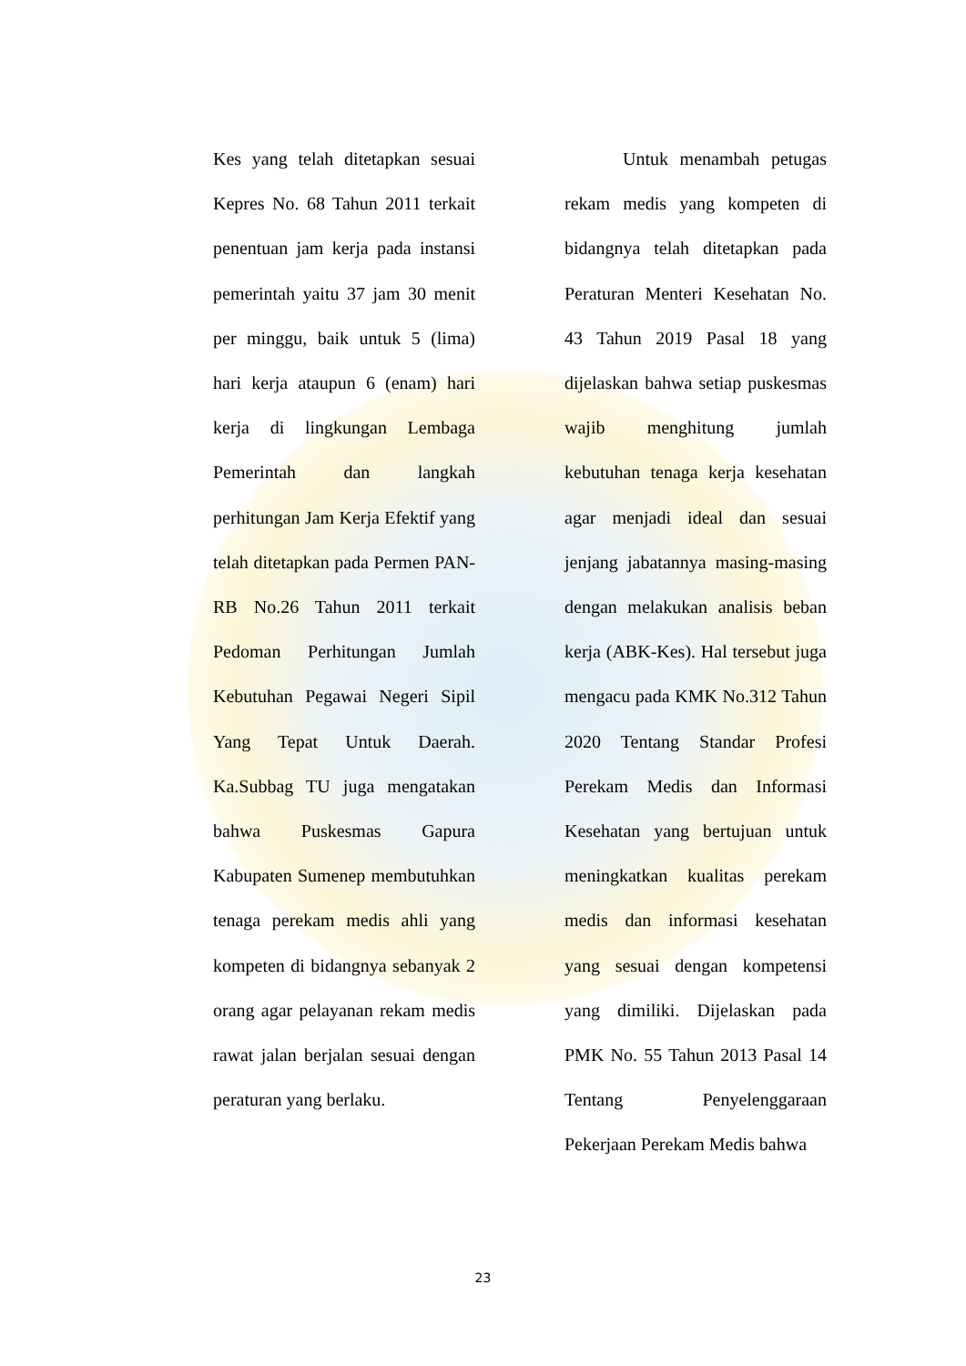Kes yang telah ditetapkan sesuai Kepres No. 68 Tahun 2011 terkait penentuan jam kerja pada instansi pemerintah yaitu 37 jam 30 menit per minggu, baik untuk 5 (lima) hari kerja ataupun 6 (enam) hari kerja di lingkungan Lembaga Pemerintah dan langkah perhitungan Jam Kerja Efektif yang telah ditetapkan pada Permen PAN-RB No.26 Tahun 2011 terkait Pedoman Perhitungan Jumlah Kebutuhan Pegawai Negeri Sipil Yang Tepat Untuk Daerah. Ka.Subbag TU juga mengatakan bahwa Puskesmas Gapura Kabupaten Sumenep membutuhkan tenaga perekam medis ahli yang kompeten di bidangnya sebanyak 2 orang agar pelayanan rekam medis rawat jalan berjalan sesuai dengan peraturan yang berlaku.
Untuk menambah petugas rekam medis yang kompeten di bidangnya telah ditetapkan pada Peraturan Menteri Kesehatan No. 43 Tahun 2019 Pasal 18 yang dijelaskan bahwa setiap puskesmas wajib menghitung jumlah kebutuhan tenaga kerja kesehatan agar menjadi ideal dan sesuai jenjang jabatannya masing-masing dengan melakukan analisis beban kerja (ABK-Kes). Hal tersebut juga mengacu pada KMK No.312 Tahun 2020 Tentang Standar Profesi Perekam Medis dan Informasi Kesehatan yang bertujuan untuk meningkatkan kualitas perekam medis dan informasi kesehatan yang sesuai dengan kompetensi yang dimiliki. Dijelaskan pada PMK No. 55 Tahun 2013 Pasal 14 Tentang Penyelenggaraan Pekerjaan Perekam Medis bahwa
23